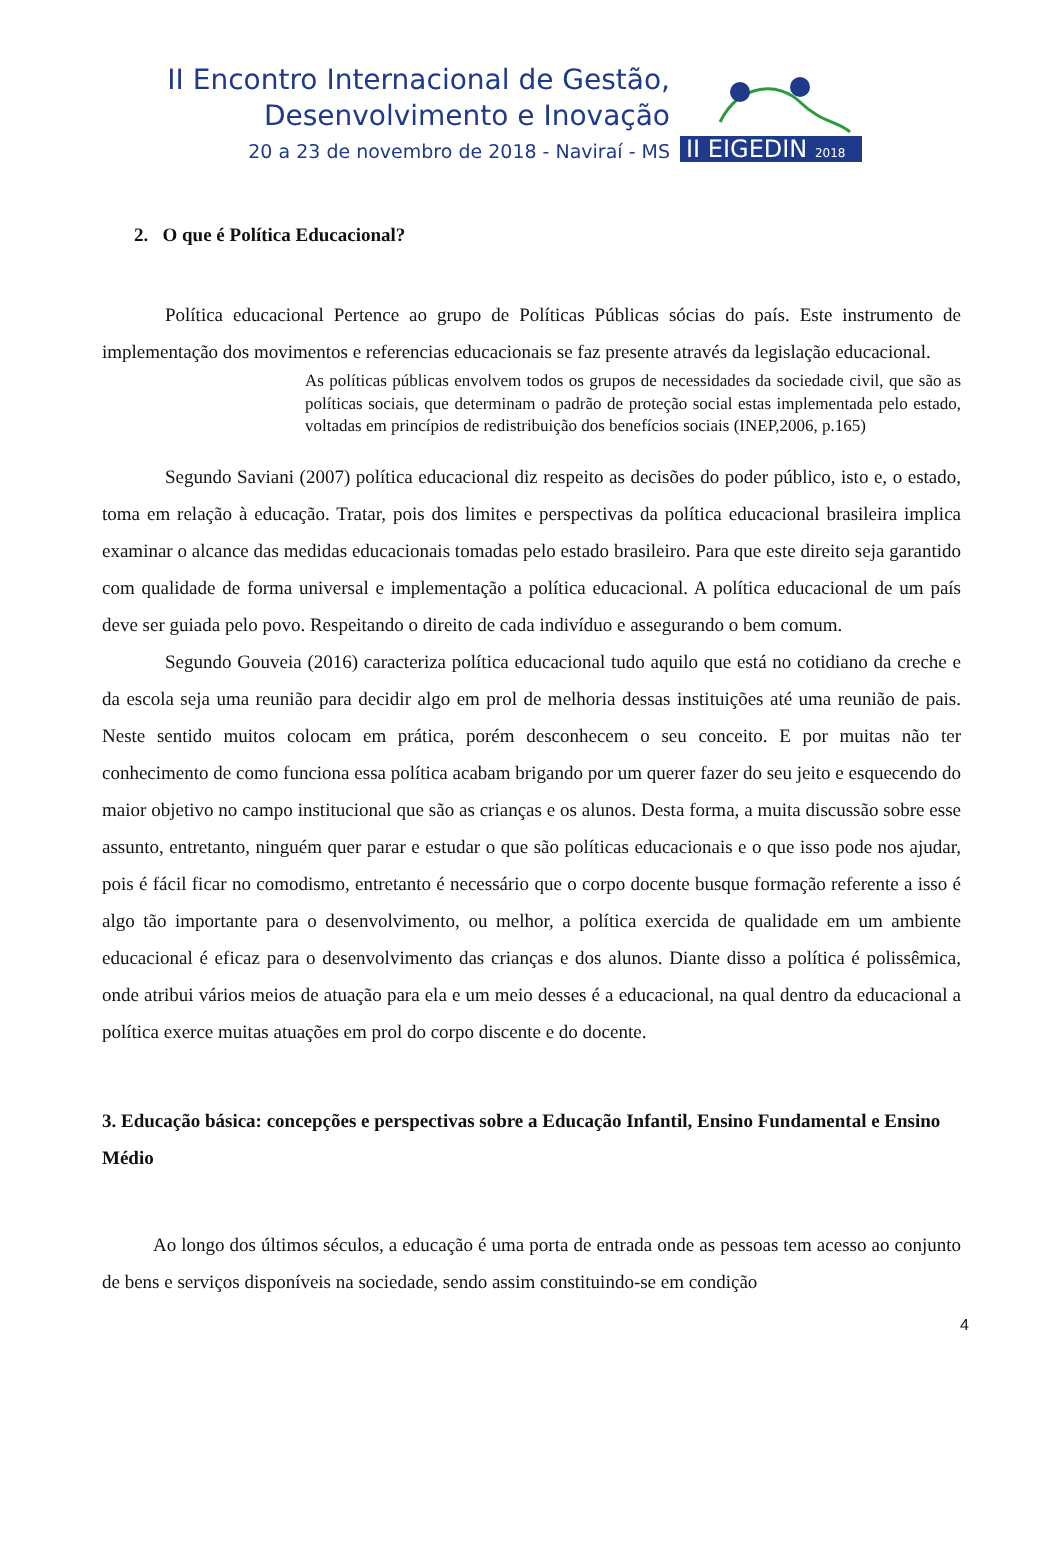II Encontro Internacional de Gestão,
Desenvolvimento e Inovação
20 a 23 de novembro de 2018 - Naviraí - MS
II EIGEDIN 2018
2. O que é Política Educacional?
Política educacional Pertence ao grupo de Políticas Públicas sócias do país. Este instrumento de implementação dos movimentos e referencias educacionais se faz presente através da legislação educacional.
As políticas públicas envolvem todos os grupos de necessidades da sociedade civil, que são as políticas sociais, que determinam o padrão de proteção social estas implementada pelo estado, voltadas em princípios de redistribuição dos benefícios sociais (INEP,2006, p.165)
Segundo Saviani (2007) política educacional diz respeito as decisões do poder público, isto e, o estado, toma em relação à educação. Tratar, pois dos limites e perspectivas da política educacional brasileira implica examinar o alcance das medidas educacionais tomadas pelo estado brasileiro. Para que este direito seja garantido com qualidade de forma universal e implementação a política educacional. A política educacional de um país deve ser guiada pelo povo. Respeitando o direito de cada indivíduo e assegurando o bem comum.
Segundo Gouveia (2016) caracteriza política educacional tudo aquilo que está no cotidiano da creche e da escola seja uma reunião para decidir algo em prol de melhoria dessas instituições até uma reunião de pais. Neste sentido muitos colocam em prática, porém desconhecem o seu conceito. E por muitas não ter conhecimento de como funciona essa política acabam brigando por um querer fazer do seu jeito e esquecendo do maior objetivo no campo institucional que são as crianças e os alunos. Desta forma, a muita discussão sobre esse assunto, entretanto, ninguém quer parar e estudar o que são políticas educacionais e o que isso pode nos ajudar, pois é fácil ficar no comodismo, entretanto é necessário que o corpo docente busque formação referente a isso é algo tão importante para o desenvolvimento, ou melhor, a política exercida de qualidade em um ambiente educacional é eficaz para o desenvolvimento das crianças e dos alunos. Diante disso a política é polissêmica, onde atribui vários meios de atuação para ela e um meio desses é a educacional, na qual dentro da educacional a política exerce muitas atuações em prol do corpo discente e do docente.
3. Educação básica: concepções e perspectivas sobre a Educação Infantil, Ensino Fundamental e Ensino Médio
Ao longo dos últimos séculos, a educação é uma porta de entrada onde as pessoas tem acesso ao conjunto de bens e serviços disponíveis na sociedade, sendo assim constituindo-se em condição
4